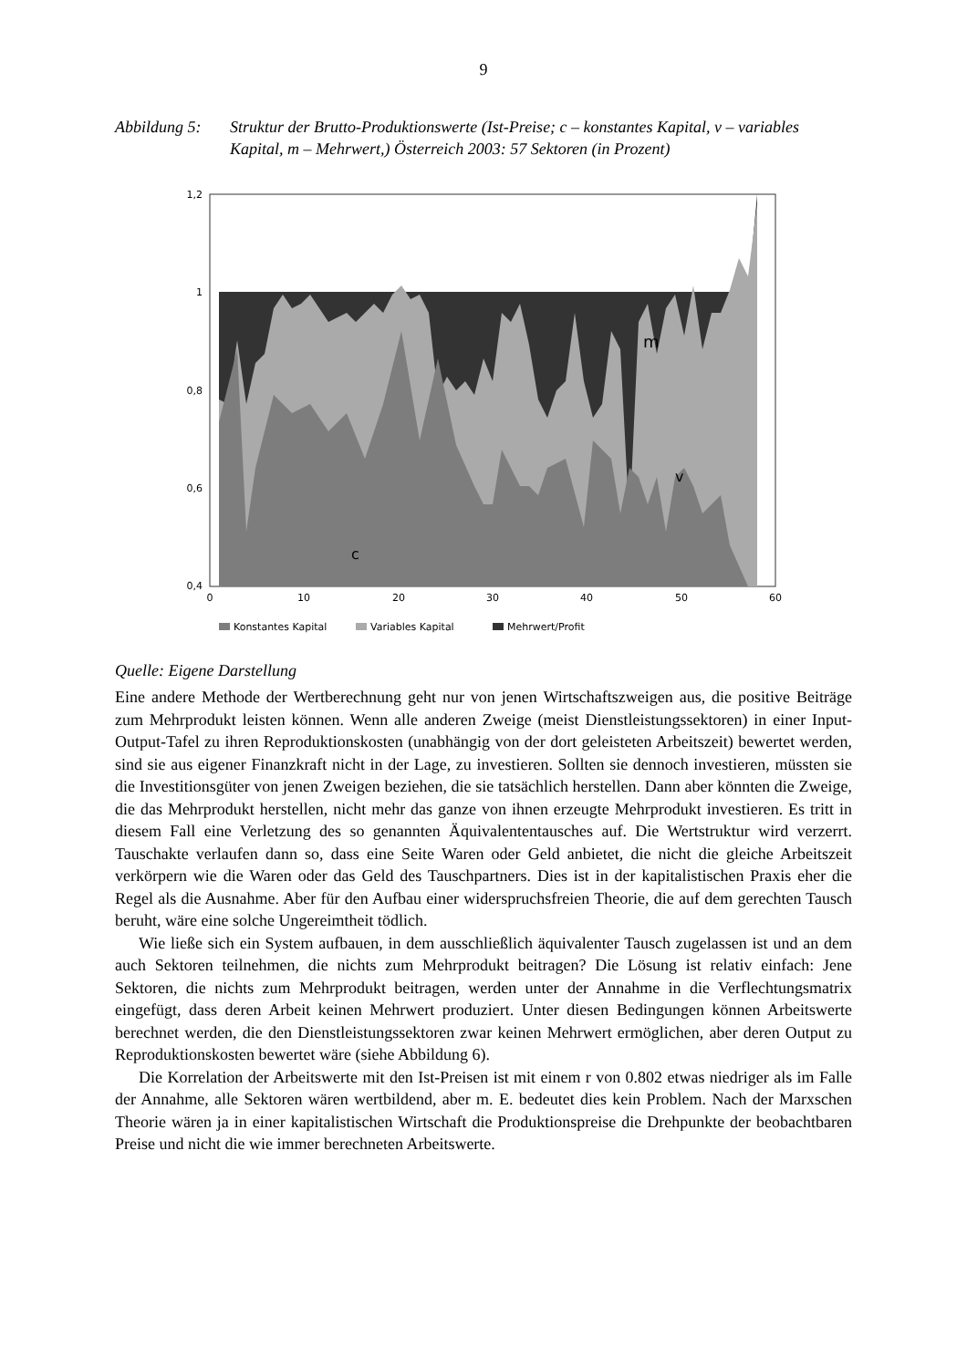9
Abbildung 5: Struktur der Brutto-Produktionswerte (Ist-Preise; c – konstantes Kapital, v – variables Kapital, m – Mehrwert,) Österreich 2003: 57 Sektoren (in Prozent)
m
v
c
1,2
1
0,8
0,6
0,4
0
10
20
30
40
50
60
Konstantes Kapital
Variables Kapital
Mehrwert/Profit
Quelle: Eigene Darstellung
Eine andere Methode der Wertberechnung geht nur von jenen Wirtschaftszweigen aus, die positive Beiträge zum Mehrprodukt leisten können. Wenn alle anderen Zweige (meist Dienstleistungssektoren) in einer Input-Output-Tafel zu ihren Reproduktionskosten (unabhängig von der dort geleisteten Arbeitszeit) bewertet werden, sind sie aus eigener Finanzkraft nicht in der Lage, zu investieren. Sollten sie dennoch investieren, müssten sie die Investitionsgüter von jenen Zweigen beziehen, die sie tatsächlich herstellen. Dann aber könnten die Zweige, die das Mehrprodukt herstellen, nicht mehr das ganze von ihnen erzeugte Mehrprodukt investieren. Es tritt in diesem Fall eine Verletzung des so genannten Äquivalententausches auf. Die Wertstruktur wird verzerrt. Tauschakte verlaufen dann so, dass eine Seite Waren oder Geld anbietet, die nicht die gleiche Arbeitszeit verkörpern wie die Waren oder das Geld des Tauschpartners. Dies ist in der kapitalistischen Praxis eher die Regel als die Ausnahme. Aber für den Aufbau einer widerspruchsfreien Theorie, die auf dem gerechten Tausch beruht, wäre eine solche Ungereimtheit tödlich.
Wie ließe sich ein System aufbauen, in dem ausschließlich äquivalenter Tausch zugelassen ist und an dem auch Sektoren teilnehmen, die nichts zum Mehrprodukt beitragen? Die Lösung ist relativ einfach: Jene Sektoren, die nichts zum Mehrprodukt beitragen, werden unter der Annahme in die Verflechtungsmatrix eingefügt, dass deren Arbeit keinen Mehrwert produziert. Unter diesen Bedingungen können Arbeitswerte berechnet werden, die den Dienstleistungssektoren zwar keinen Mehrwert ermöglichen, aber deren Output zu Reproduktionskosten bewertet wäre (siehe Abbildung 6).
Die Korrelation der Arbeitswerte mit den Ist-Preisen ist mit einem r von 0.802 etwas niedriger als im Falle der Annahme, alle Sektoren wären wertbildend, aber m. E. bedeutet dies kein Problem. Nach der Marxschen Theorie wären ja in einer kapitalistischen Wirtschaft die Produktionspreise die Drehpunkte der beobachtbaren Preise und nicht die wie immer berechneten Arbeitswerte.